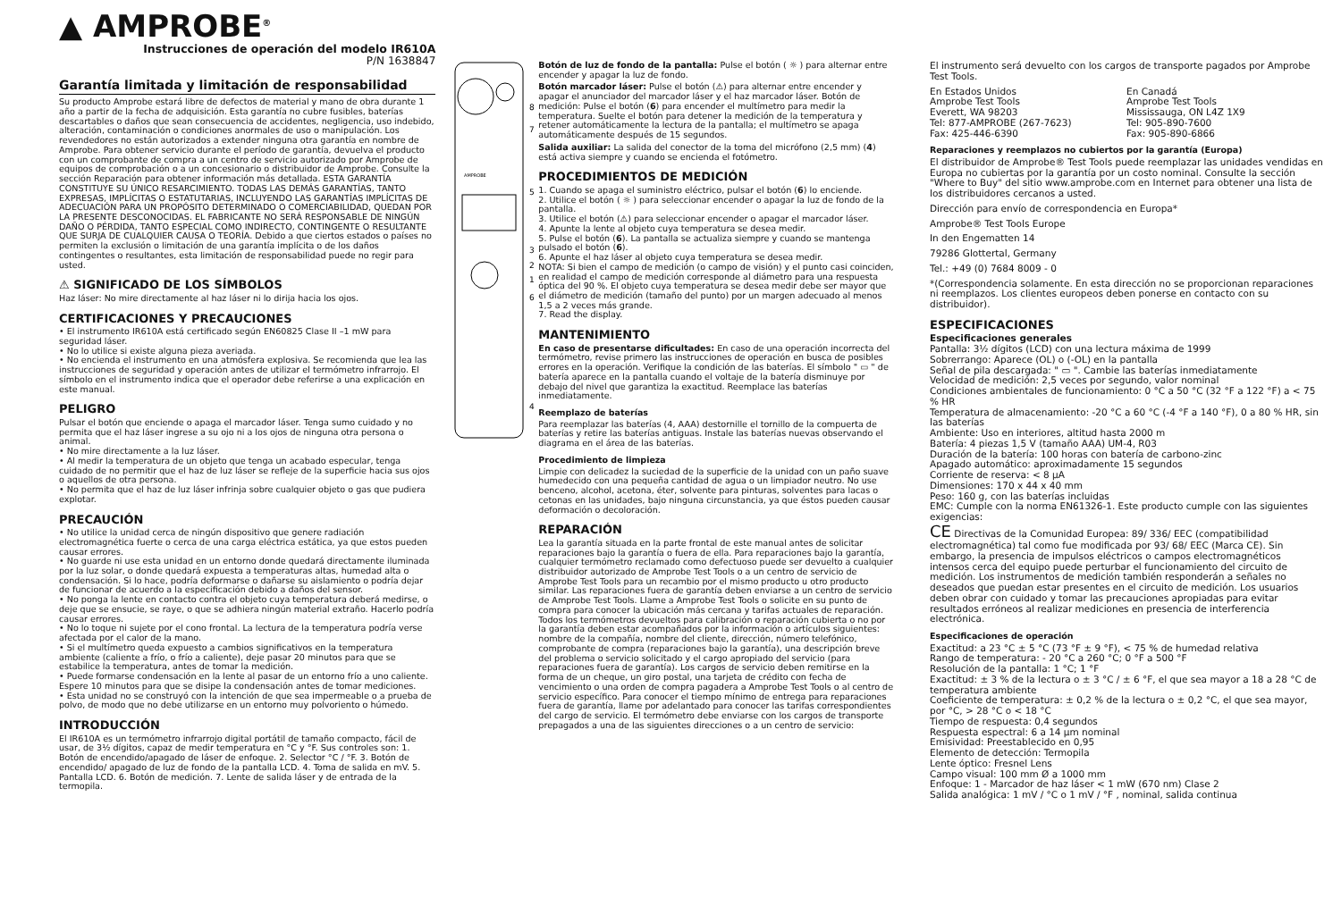▲ AMPROBE<sup>®</sup>
Instrucciones de operación del modelo IR610A
P/N 1638847
Garantía limitada y limitación de responsabilidad
Su producto Amprobe estará libre de defectos de material y mano de obra durante 1 año a partir de la fecha de adquisición. Esta garantía no cubre fusibles, baterías descartables o daños que sean consecuencia de accidentes, negligencia, uso indebido, alteración, contaminación o condiciones anormales de uso o manipulación. Los revendedores no están autorizados a extender ninguna otra garantía en nombre de Amprobe. Para obtener servicio durante el período de garantía, devuelva el producto con un comprobante de compra a un centro de servicio autorizado por Amprobe de equipos de comprobación o a un concesionario o distribuidor de Amprobe. Consulte la sección Reparación para obtener información más detallada. ESTA GARANTÍA CONSTITUYE SU ÚNICO RESARCIMIENTO. TODAS LAS DEMÁS GARANTÍAS, TANTO EXPRESAS, IMPLÍCITAS O ESTATUTARIAS, INCLUYENDO LAS GARANTÍAS IMPLÍCITAS DE ADECUACIÓN PARA UN PROPÓSITO DETERMINADO O COMERCIABILIDAD, QUEDAN POR LA PRESENTE DESCONOCIDAS. EL FABRICANTE NO SERÁ RESPONSABLE DE NINGÚN DAÑO O PÉRDIDA, TANTO ESPECIAL COMO INDIRECTO, CONTINGENTE O RESULTANTE QUE SURJA DE CUALQUIER CAUSA O TEORÍA. Debido a que ciertos estados o países no permiten la exclusión o limitación de una garantía implícita o de los daños contingentes o resultantes, esta limitación de responsabilidad puede no regir para usted.
⚠ SIGNIFICADO DE LOS SÍMBOLOS
Haz láser: No mire directamente al haz láser ni lo dirija hacia los ojos.
CERTIFICACIONES Y PRECAUCIONES
• El instrumento IR610A está certificado según EN60825 Clase II –1 mW para seguridad láser.
• No lo utilice si existe alguna pieza averiada.
• No encienda el instrumento en una atmósfera explosiva. Se recomienda que lea las instrucciones de seguridad y operación antes de utilizar el termómetro infrarrojo. El símbolo en el instrumento indica que el operador debe referirse a una explicación en este manual.
PELIGRO
Pulsar el botón que enciende o apaga el marcador láser. Tenga sumo cuidado y no permita que el haz láser ingrese a su ojo ni a los ojos de ninguna otra persona o animal.
• No mire directamente a la luz láser.
• Al medir la temperatura de un objeto que tenga un acabado especular, tenga cuidado de no permitir que el haz de luz láser se refleje de la superficie hacia sus ojos o aquellos de otra persona.
• No permita que el haz de luz láser infrinja sobre cualquier objeto o gas que pudiera explotar.
PRECAUCIÓN
• No utilice la unidad cerca de ningún dispositivo que genere radiación electromagnética fuerte o cerca de una carga eléctrica estática, ya que estos pueden causar errores.
• No guarde ni use esta unidad en un entorno donde quedará directamente iluminada por la luz solar, o donde quedará expuesta a temperaturas altas, humedad alta o condensación. Si lo hace, podría deformarse o dañarse su aislamiento o podría dejar de funcionar de acuerdo a la especificación debido a daños del sensor.
• No ponga la lente en contacto contra el objeto cuya temperatura deberá medirse, o deje que se ensucie, se raye, o que se adhiera ningún material extraño. Hacerlo podría causar errores.
• No lo toque ni sujete por el cono frontal. La lectura de la temperatura podría verse afectada por el calor de la mano.
• Si el multímetro queda expuesto a cambios significativos en la temperatura ambiente (caliente a frío, o frío a caliente), deje pasar 20 minutos para que se estabilice la temperatura, antes de tomar la medición.
• Puede formarse condensación en la lente al pasar de un entorno frío a uno caliente. Espere 10 minutos para que se disipe la condensación antes de tomar mediciones.
• Esta unidad no se construyó con la intención de que sea impermeable o a prueba de polvo, de modo que no debe utilizarse en un entorno muy polvoriento o húmedo.
INTRODUCCIÓN
El IR610A es un termómetro infrarrojo digital portátil de tamaño compacto, fácil de usar, de 3½ dígitos, capaz de medir temperatura en °C y °F. Sus controles son: 1. Botón de encendido/apagado de láser de enfoque. 2. Selector °C / °F. 3. Botón de encendido/ apagado de luz de fondo de la pantalla LCD. 4. Toma de salida en mV. 5. Pantalla LCD. 6. Botón de medición. 7. Lente de salida láser y de entrada de la termopila.
8
7
5
3
2
1
6
4
AMPROBE
Botón de luz de fondo de la pantalla: Pulse el botón ( ☼ ) para alternar entre encender y apagar la luz de fondo.
Botón marcador láser: Pulse el botón (⚠) para alternar entre encender y apagar el anunciador del marcador láser y el haz marcador láser. Botón de medición: Pulse el botón (6) para encender el multímetro para medir la temperatura. Suelte el botón para detener la medición de la temperatura y retener automáticamente la lectura de la pantalla; el multímetro se apaga automáticamente después de 15 segundos.
Salida auxiliar: La salida del conector de la toma del micrófono (2,5 mm) (4) está activa siempre y cuando se encienda el fotómetro.
PROCEDIMIENTOS DE MEDICIÓN
1. Cuando se apaga el suministro eléctrico, pulsar el botón (6) lo enciende.
2. Utilice el botón ( ☼ ) para seleccionar encender o apagar la luz de fondo de la pantalla.
3. Utilice el botón (⚠) para seleccionar encender o apagar el marcador láser.
4. Apunte la lente al objeto cuya temperatura se desea medir.
5. Pulse el botón (6). La pantalla se actualiza siempre y cuando se mantenga pulsado el botón (6).
6. Apunte el haz láser al objeto cuya temperatura se desea medir.
NOTA: Si bien el campo de medición (o campo de visión) y el punto casi coinciden, en realidad el campo de medición corresponde al diámetro para una respuesta óptica del 90 %. El objeto cuya temperatura se desea medir debe ser mayor que el diámetro de medición (tamaño del punto) por un margen adecuado al menos 1,5 a 2 veces más grande.
7. Read the display.
MANTENIMIENTO
En caso de presentarse dificultades: En caso de una operación incorrecta del termómetro, revise primero las instrucciones de operación en busca de posibles errores en la operación. Verifique la condición de las baterías. El símbolo " ▭ " de batería aparece en la pantalla cuando el voltaje de la batería disminuye por debajo del nivel que garantiza la exactitud. Reemplace las baterías inmediatamente.
Reemplazo de baterías
Para reemplazar las baterías (4, AAA) destornille el tornillo de la compuerta de baterías y retire las baterías antiguas. Instale las baterías nuevas observando el diagrama en el área de las baterías.
Procedimiento de limpieza
Limpie con delicadez la suciedad de la superficie de la unidad con un paño suave humedecido con una pequeña cantidad de agua o un limpiador neutro. No use benceno, alcohol, acetona, éter, solvente para pinturas, solventes para lacas o cetonas en las unidades, bajo ninguna circunstancia, ya que éstos pueden causar deformación o decoloración.
REPARACIÓN
Lea la garantía situada en la parte frontal de este manual antes de solicitar reparaciones bajo la garantía o fuera de ella. Para reparaciones bajo la garantía, cualquier termómetro reclamado como defectuoso puede ser devuelto a cualquier distribuidor autorizado de Amprobe Test Tools o a un centro de servicio de Amprobe Test Tools para un recambio por el mismo producto u otro producto similar. Las reparaciones fuera de garantía deben enviarse a un centro de servicio de Amprobe Test Tools. Llame a Amprobe Test Tools o solicite en su punto de compra para conocer la ubicación más cercana y tarifas actuales de reparación. Todos los termómetros devueltos para calibración o reparación cubierta o no por la garantía deben estar acompañados por la información o artículos siguientes: nombre de la compañía, nombre del cliente, dirección, número telefónico, comprobante de compra (reparaciones bajo la garantía), una descripción breve del problema o servicio solicitado y el cargo apropiado del servicio (para reparaciones fuera de garantía). Los cargos de servicio deben remitirse en la forma de un cheque, un giro postal, una tarjeta de crédito con fecha de vencimiento o una orden de compra pagadera a Amprobe Test Tools o al centro de servicio específico. Para conocer el tiempo mínimo de entrega para reparaciones fuera de garantía, llame por adelantado para conocer las tarifas correspondientes del cargo de servicio. El termómetro debe enviarse con los cargos de transporte prepagados a una de las siguientes direcciones o a un centro de servicio:
El instrumento será devuelto con los cargos de transporte pagados por Amprobe Test Tools.
En Estados Unidos
Amprobe Test Tools
Everett, WA 98203
Tel: 877-AMPROBE (267-7623)
Fax: 425-446-6390
En Canadá
Amprobe Test Tools
Mississauga, ON L4Z 1X9
Tel: 905-890-7600
Fax: 905-890-6866
Reparaciones y reemplazos no cubiertos por la garantía (Europa)
El distribuidor de Amprobe® Test Tools puede reemplazar las unidades vendidas en Europa no cubiertas por la garantía por un costo nominal. Consulte la sección "Where to Buy" del sitio www.amprobe.com en Internet para obtener una lista de los distribuidores cercanos a usted.
Dirección para envío de correspondencia en Europa*
Amprobe® Test Tools Europe
In den Engematten 14
79286 Glottertal, Germany
Tel.: +49 (0) 7684 8009 - 0
*(Correspondencia solamente. En esta dirección no se proporcionan reparaciones ni reemplazos. Los clientes europeos deben ponerse en contacto con su distribuidor).
ESPECIFICACIONES
Especificaciones generales
Pantalla: 3½ dígitos (LCD) con una lectura máxima de 1999
Sobrerrango: Aparece (OL) o (-OL) en la pantalla
Señal de pila descargada: " ▭ ". Cambie las baterías inmediatamente
Velocidad de medición: 2,5 veces por segundo, valor nominal
Condiciones ambientales de funcionamiento: 0 °C a 50 °C (32 °F a 122 °F) a < 75 % HR
Temperatura de almacenamiento: -20 °C a 60 °C (-4 °F a 140 °F), 0 a 80 % HR, sin las baterías
Ambiente: Uso en interiores, altitud hasta 2000 m
Batería: 4 piezas 1,5 V (tamaño AAA) UM-4, R03
Duración de la batería: 100 horas con batería de carbono-zinc
Apagado automático: aproximadamente 15 segundos
Corriente de reserva: < 8 µA
Dimensiones: 170 x 44 x 40 mm
Peso: 160 g, con las baterías incluidas
EMC: Cumple con la norma EN61326-1. Este producto cumple con las siguientes exigencias:
CE Directivas de la Comunidad Europea: 89/ 336/ EEC (compatibilidad electromagnética) tal como fue modificada por 93/ 68/ EEC (Marca CE). Sin embargo, la presencia de impulsos eléctricos o campos electromagnéticos intensos cerca del equipo puede perturbar el funcionamiento del circuito de medición. Los instrumentos de medición también responderán a señales no deseados que puedan estar presentes en el circuito de medición. Los usuarios deben obrar con cuidado y tomar las precauciones apropiadas para evitar resultados erróneos al realizar mediciones en presencia de interferencia electrónica.
Especificaciones de operación
Exactitud: a 23 °C ± 5 °C (73 °F ± 9 °F), < 75 % de humedad relativa
Rango de temperatura: - 20 °C a 260 °C; 0 °F a 500 °F
Resolución de la pantalla: 1 °C; 1 °F
Exactitud: ± 3 % de la lectura o ± 3 °C / ± 6 °F, el que sea mayor a 18 a 28 °C de temperatura ambiente
Coeficiente de temperatura: ± 0,2 % de la lectura o ± 0,2 °C, el que sea mayor, por °C, > 28 °C o < 18 °C
Tiempo de respuesta: 0,4 segundos
Respuesta espectral: 6 a 14 µm nominal
Emisividad: Preestablecido en 0,95
Elemento de detección: Termopila
Lente óptico: Fresnel Lens
Campo visual: 100 mm Ø a 1000 mm
Enfoque: 1 - Marcador de haz láser < 1 mW (670 nm) Clase 2
Salida analógica: 1 mV / °C o 1 mV / °F , nominal, salida continua